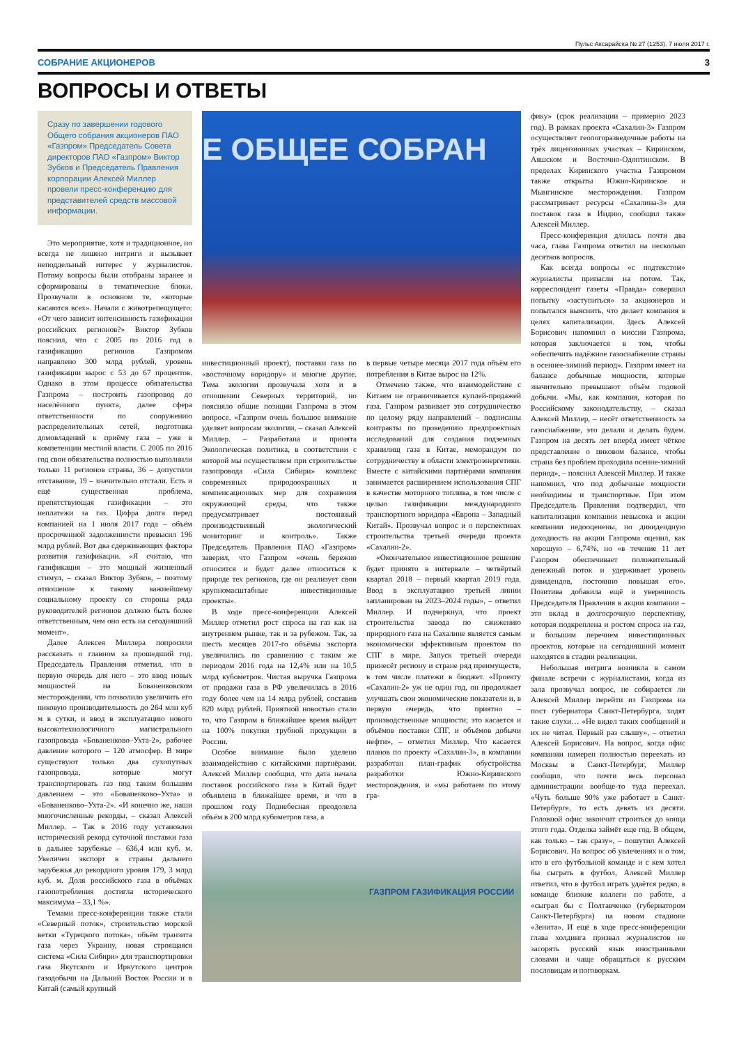Пульс Аксарайска № 27 (1253). 7 июля 2017 г.
СОБРАНИЕ АКЦИОНЕРОВ 3
ВОПРОСЫ И ОТВЕТЫ
Сразу по завершении годового Общего собрания акционеров ПАО «Газпром» Председатель Совета директоров ПАО «Газпром» Виктор Зубков и Председатель Правления корпорации Алексей Миллер провели пресс-конференцию для представителей средств массовой информации.
Это мероприятие, хотя и традиционное, но всегда не лишено интриги и вызывает неподдельный интерес у журналистов. Потому вопросы были отобраны заранее и сформированы в тематические блоки. Прозвучали в основном те, «которые касаются всех». Начали с животрепещущего: «От чего зависит интенсивность газификации российских регионов?» Виктор Зубков пояснил, что с 2005 по 2016 год в газификацию регионов Газпромом направлено 300 млрд рублей, уровень газификации вырос с 53 до 67 процентов. Однако в этом процессе обязательства Газпрома – построить газопровод до населённого пункта, далее сфера ответственности по сооружению распределительных сетей, подготовка домовладений к приёму газа – уже в компетенции местной власти. С 2005 по 2016 год свои обязательства полностью выполнили только 11 регионов страны, 36 – допустили отставание, 19 – значительно отстали. Есть и ещё существенная проблема, препятствующая газификации – это неплатежи за газ. Цифра долга перед компанией на 1 июля 2017 года – объём просроченной задолженности превысил 196 млрд рублей. Вот два сдерживающих фактора развития газификации. «Я считаю, что газификация – это мощный жизненный стимул, – сказал Виктор Зубков, – поэтому отношение к такому важнейшему социальному проекту со стороны ряда руководителей регионов должно быть более ответственным, чем оно есть на сегодняшний момент».
Далее Алексея Миллера попросили рассказать о главном за прошедший год. Председатель Правления отметил, что в первую очередь для него – это ввод новых мощностей на Бованенковском месторождении, что позволило увеличить его пиковую производительность до 264 млн куб м в сутки, и ввод в эксплуатацию нового высокотехнологичного магистрального газопровода «Бованенково–Ухта-2», рабочее давление которого – 120 атмосфер. В мире существуют только два сухопутных газопровода, которые могут транспортировать газ под таким большим давлением – это «Бованенково–Ухта» и «Бованенково–Ухта-2». «И конечно же, наши многочисленные рекорды, – сказал Алексей Миллер. – Так в 2016 году установлен исторический рекорд суточной поставки газа в дальнее зарубежье – 636,4 млн куб. м. Увеличен экспорт в страны дальнего зарубежья до рекордного уровня 179, 3 млрд куб. м. Доля российского газа в объёмах газопотребления достигла исторического максимума – 33,1 %».
Темами пресс-конференции также стали «Северный поток», строительство морской ветки «Турецкого потока», объём транзита газа через Украину, новая строящаяся система «Сила Сибири» для транспортировки газа Якутского и Иркутского центров газодобычи на Дальний Восток России и в Китай (самый крупный
Е ОБЩЕЕ СОБРАН
инвестиционный проект), поставки газа по «восточному коридору» и многие другие. Тема экологии прозвучала хотя и в отношении Северных территорий, но поясняло общие позиции Газпрома в этом вопросе. «Газпром очень большое внимание уделяет вопросам экологии, – сказал Алексей Миллер. – Разработана и принята Экологическая политика, в соответствии с которой мы осуществляем при строительстве газопровода «Сила Сибири» комплекс современных природоохранных и компенсационных мер для сохранения окружающей среды, что также предусматривает постоянный производственный экологический мониторинг и контроль». Также Председатель Правления ПАО «Газпром» заверил, что Газпром «очень бережно относится и будет далее относиться к природе тех регионов, где он реализует свои крупномасштабные инвестиционные проекты».
В ходе пресс-конференции Алексей Миллер отметил рост спроса на газ как на внутреннем рынке, так и за рубежом. Так, за шесть месяцев 2017-го объёмы экспорта увеличились по сравнению с таким же периодом 2016 года на 12,4% или на 10,5 млрд кубометров. Чистая выручка Газпрома от продажи газа в РФ увеличилась в 2016 году более чем на 14 млрд рублей, составив 820 млрд рублей. Приятной новостью стало то, что Газпром в ближайшее время выйдет на 100% покупки трубной продукции в России.
Особое внимание было уделено взаимодействию с китайскими партнёрами. Алексей Миллер сообщил, что дата начала поставок российского газа в Китай будет объявлена в ближайшее время, и что в прошлом году Поднебесная преодолела объём в 200 млрд кубометров газа, а
в первые четыре месяца 2017 года объём его потребления в Китае вырос на 12%.
Отмечено также, что взаимодействие с Китаем не ограничивается куплей-продажей газа. Газпром развивает это сотрудничество по целому ряду направлений – подписаны контракты по проведению предпроектных исследований для создания подземных хранилищ газа в Китае, меморандум по сотрудничеству в области электроэнергетики. Вместе с китайскими партнёрами компания занимается расширением использования СПГ в качестве моторного топлива, в том числе с целью газификации международного транспортного коридора «Европа – Западный Китай». Прозвучал вопрос и о перспективах строительства третьей очереди проекта «Сахалин-2».
«Окончательное инвестиционное решение будет принято в интервале – четвёртый квартал 2018 – первый квартал 2019 года. Ввод в эксплуатацию третьей линии запланирован на 2023–2024 годы», – ответил Миллер. И подчеркнул, что проект строительства завода по сжижению природного газа на Сахалине является самым экономически эффективным проектом по СПГ в мире. Запуск третьей очереди принесёт региону и стране ряд преимуществ, в том числе платежи в бюджет. «Проекту «Сахалин-2» уж не один год, он продолжает улучшать свои экономические показатели и, в первую очередь, что приятно – производственные мощности; это касается и объёмов поставки СПГ, и объёмов добычи нефти», – отметил Миллер. Что касается планов по проекту «Сахалин-3», в компании разработан план-график обустройства разработки Южно-Киринского месторождения, и «мы работаем по этому гра-
ГАЗПРОМ ГАЗИФИКАЦИЯ РОССИИ
фику» (срок реализации – примерно 2023 год). В рамках проекта «Сахалин-3» Газпром осуществляет геологоразведочные работы на трёх лицензионных участках – Киринском, Аяшском и Восточно-Одоптинском. В пределах Киринского участка Газпромом также открыты Южно-Киринское и Мынгинское месторождения. Газпром рассматривает ресурсы «Сахалина-3» для поставок газа в Индию, сообщил также Алексей Миллер.
Пресс-конференция длилась почти два часа, глава Газпрома ответил на несколько десятков вопросов.
Как всегда вопросы «с подтекстом» журналисты припасли на потом. Так, корреспондент газеты «Правда» совершил попытку «заступиться» за акционеров и попытался выяснить, что делает компания в целях капитализации. Здесь Алексей Борисович напомнил о миссии Газпрома, которая заключается в том, чтобы «обеспечить надёжное газоснабжение страны в осеннее-зимний период». Газпром имеет на балансе добычные мощности, которые значительно превышают объём годовой добычи. «Мы, как компания, которая по Российскому законодательству, – сказал Алексей Миллер, – несёт ответственность за газоснабжение, это делали и делать будем. Газпром на десять лет вперёд имеет чёткое представление о пиковом балансе, чтобы страна без проблем проходила осенне-зимний период», – пояснил Алексей Миллер. И также напомнил, что под добычные мощности необходимы и транспортные. При этом Председатель Правления подтвердил, что капитализация компании невысока и акции компании недооценены, но дивидендную доходность на акции Газпрома оценил, как хорошую – 6,74%, но «в течение 11 лет Газпром обеспечивает положительный денежный поток и удерживает уровень дивидендов, постоянно повышая его». Позитива добавила ещё и уверенность Председателя Правления в акции компании – это вклад в долгосрочную перспективу, которая подкреплена и ростом спроса на газ, и большим перечнем инвестиционных проектов, которые на сегодняшний момент находятся в стадии реализации.
Небольшая интрига возникла в самом финале встречи с журналистами, когда из зала прозвучал вопрос, не собирается ли Алексей Миллер перейти из Газпрома на пост губернатора Санкт-Петербурга, ходят такие слухи… «Не видел таких сообщений и их не читал. Первый раз слышу», – ответил Алексей Борисович. На вопрос, когда офис компании намерен полностью переехать из Москвы в Санкт-Петербург, Миллер сообщил, что почти весь персонал администрации вообще-то туда переехал. «Чуть больше 90% уже работает в Санкт-Петербурге, то есть девять из десяти. Головной офис закончит строиться до конца этого года. Отделка займёт еще год. В общем, как только – так сразу», – пошутил Алексей Борисович. На вопрос об увлечениях и о том, кто в его футбольной команде и с кем хотел бы сыграть в футбол, Алексей Миллер ответил, что в футбол играть удаётся редко, в команде близкие коллеги по работе, а «сыграл бы с Полтавченко (губернатором Санкт-Петербурга) на новом стадионе «Зенита». И ещё в ходе пресс-конференции глава холдинга призвал журналистов не засорять русский язык иностранными словами и чаще обращаться к русским пословицам и поговоркам.